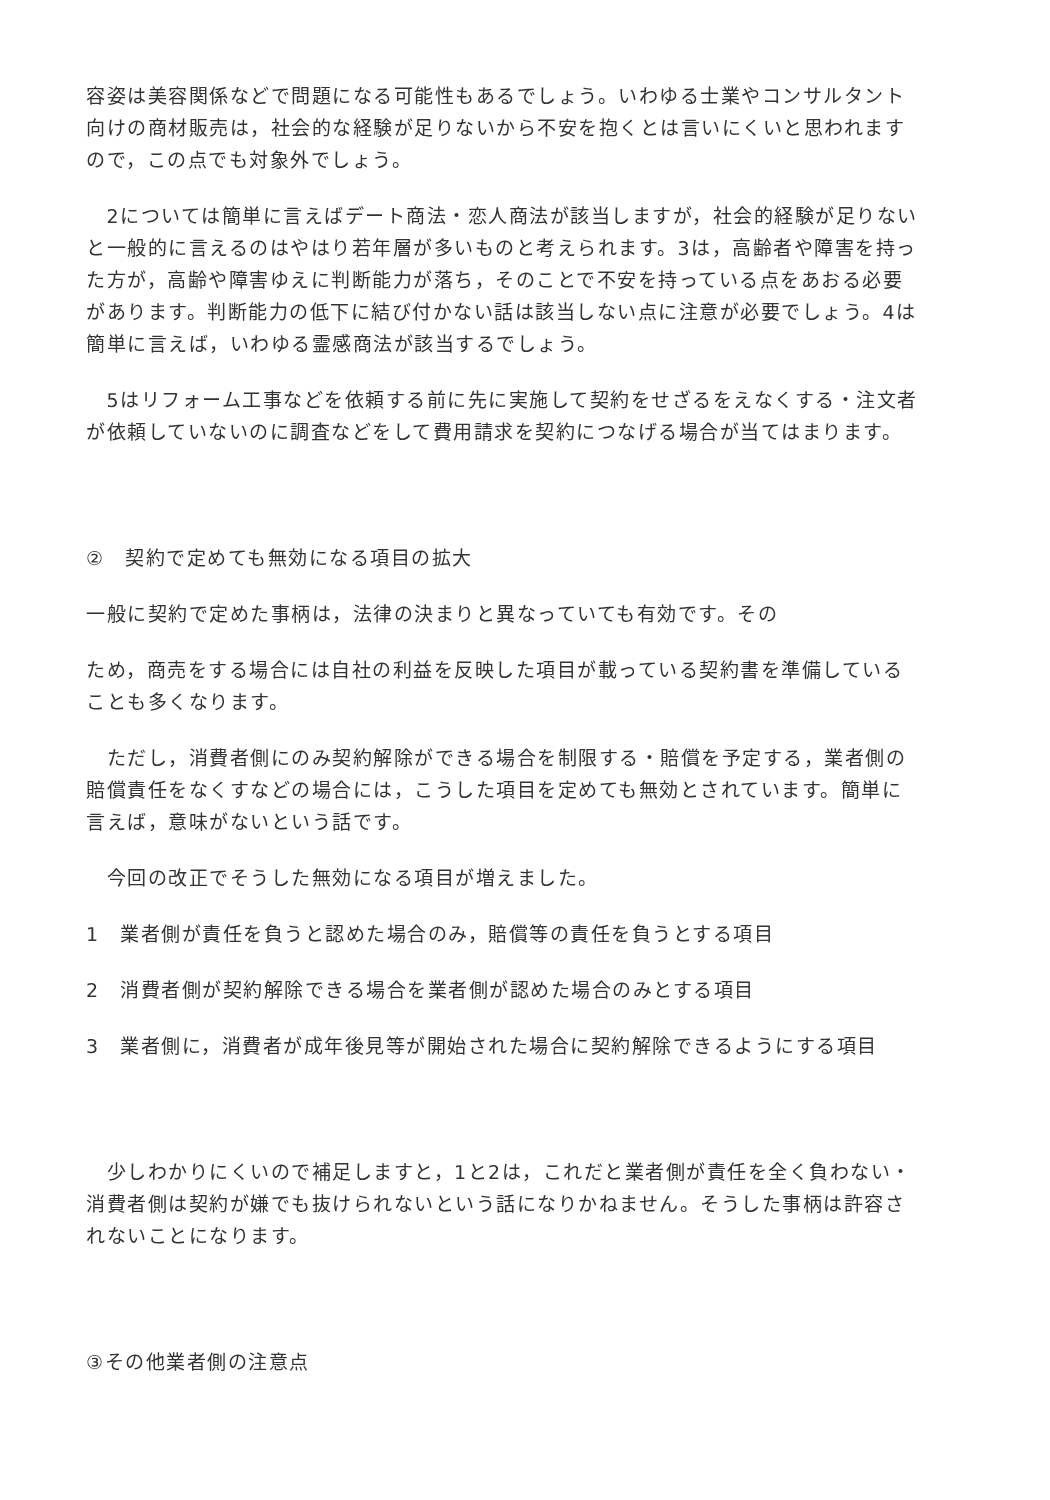容姿は美容関係などで問題になる可能性もあるでしょう。いわゆる士業やコンサルタント向けの商材販売は，社会的な経験が足りないから不安を抱くとは言いにくいと思われますので，この点でも対象外でしょう。
　2については簡単に言えばデート商法・恋人商法が該当しますが，社会的経験が足りないと一般的に言えるのはやはり若年層が多いものと考えられます。3は，高齢者や障害を持った方が，高齢や障害ゆえに判断能力が落ち，そのことで不安を持っている点をあおる必要があります。判断能力の低下に結び付かない話は該当しない点に注意が必要でしょう。4は簡単に言えば，いわゆる霊感商法が該当するでしょう。
　5はリフォーム工事などを依頼する前に先に実施して契約をせざるをえなくする・注文者が依頼していないのに調査などをして費用請求を契約につなげる場合が当てはまります。
②　契約で定めても無効になる項目の拡大
一般に契約で定めた事柄は，法律の決まりと異なっていても有効です。その
ため，商売をする場合には自社の利益を反映した項目が載っている契約書を準備していることも多くなります。
　ただし，消費者側にのみ契約解除ができる場合を制限する・賠償を予定する，業者側の賠償責任をなくすなどの場合には，こうした項目を定めても無効とされています。簡単に言えば，意味がないという話です。
　今回の改正でそうした無効になる項目が増えました。
1　業者側が責任を負うと認めた場合のみ，賠償等の責任を負うとする項目
2　消費者側が契約解除できる場合を業者側が認めた場合のみとする項目
3　業者側に，消費者が成年後見等が開始された場合に契約解除できるようにする項目
　少しわかりにくいので補足しますと，1と2は，これだと業者側が責任を全く負わない・消費者側は契約が嫌でも抜けられないという話になりかねません。そうした事柄は許容されないことになります。
③その他業者側の注意点